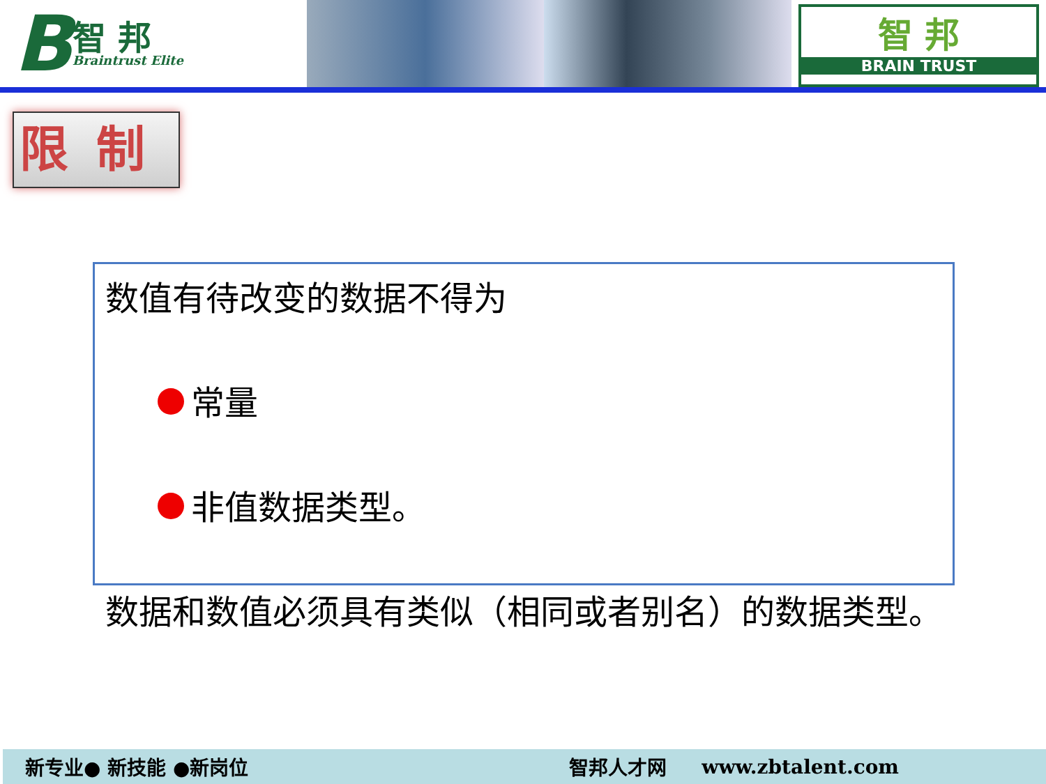B智 邦
Braintrust Elite
智 邦
BRAIN TRUST
限制
数值有待改变的数据不得为
常量
非值数据类型。
数据和数值必须具有类似（相同或者别名）的数据类型。
新专业● 新技能 ●新岗位 智邦人才网 www.zbtalent.com